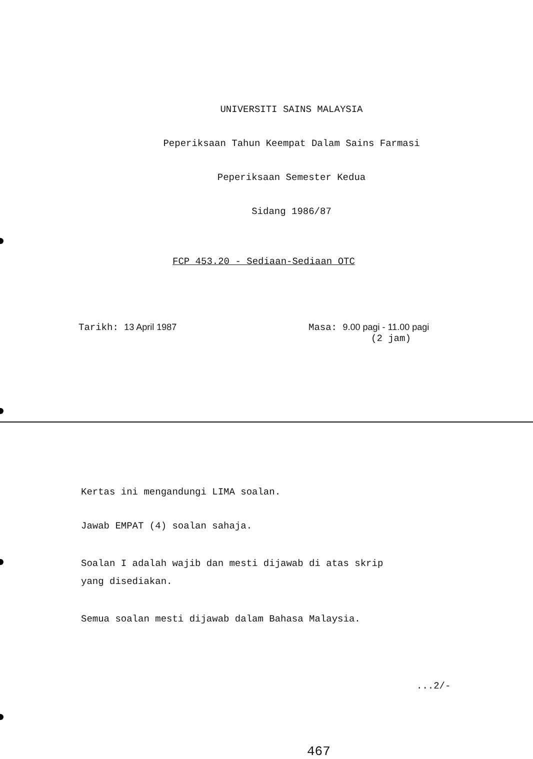UNIVERSITI SAINS MALAYSIA
Peperiksaan Tahun Keempat Dalam Sains Farmasi
Peperiksaan Semester Kedua
Sidang 1986/87
FCP 453.20 - Sediaan-Sediaan OTC
Tarikh: 13 April 1987 Masa: 9.00 pagi - 11.00 pagi
(2 jam)
Kertas ini mengandungi LIMA soalan.
Jawab EMPAT (4) soalan sahaja.
Soalan I adalah wajib dan mesti dijawab di atas skrip
yang disediakan.
Semua soalan mesti dijawab dalam Bahasa Malaysia.
...2/-
467